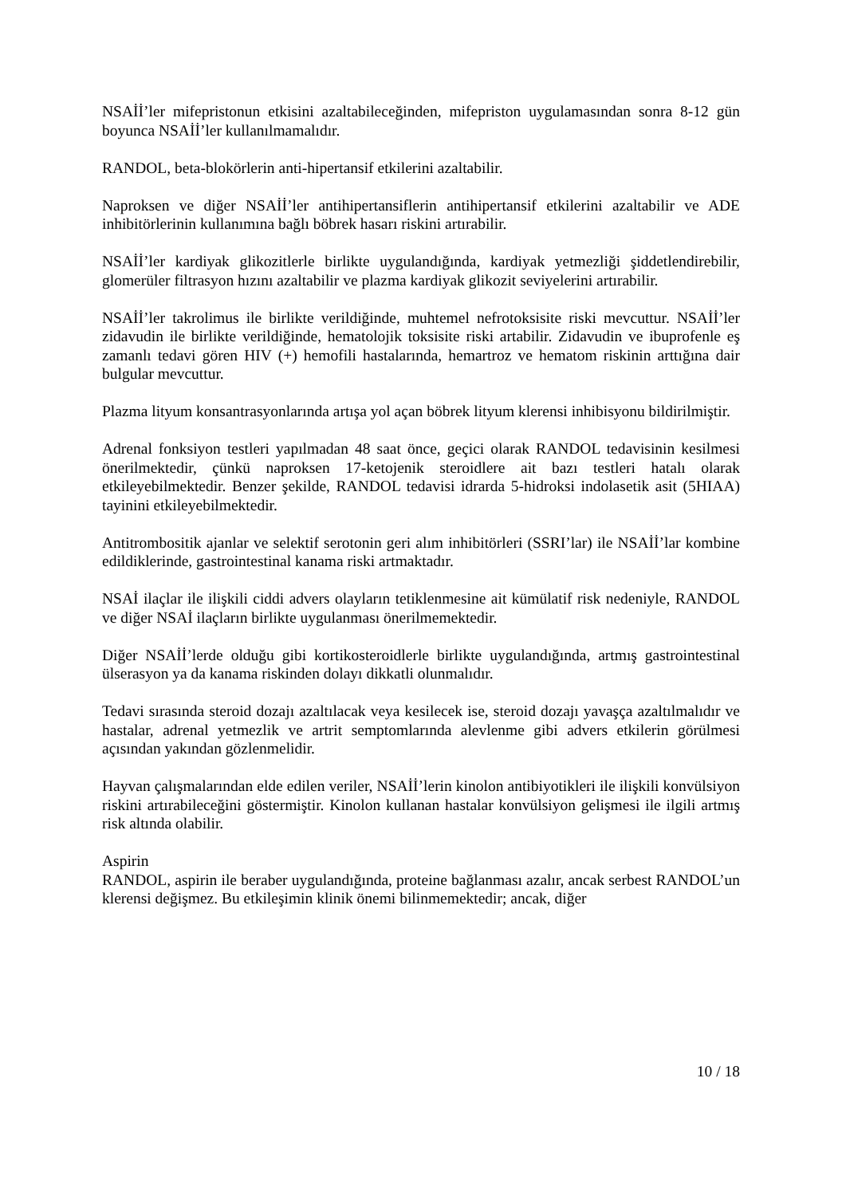NSAİİ’ler mifepristonun etkisini azaltabileceğinden, mifepriston uygulamasından sonra 8-12 gün boyunca NSAİİ’ler kullanılmamalıdır.
RANDOL, beta-blokörlerin anti-hipertansif etkilerini azaltabilir.
Naproksen ve diğer NSAİİ’ler antihipertansiflerin antihipertansif etkilerini azaltabilir ve ADE inhibitörlerinin kullanımına bağlı böbrek hasarı riskini artırabilir.
NSAİİ’ler kardiyak glikozitlerle birlikte uygulandığında, kardiyak yetmezliği şiddetlendirebilir, glomerüler filtrasyon hızını azaltabilir ve plazma kardiyak glikozit seviyelerini artırabilir.
NSAİİ’ler takrolimus ile birlikte verildiğinde, muhtemel nefrotoksisite riski mevcuttur. NSAİİ’ler zidavudin ile birlikte verildiğinde, hematolojik toksisite riski artabilir. Zidavudin ve ibuprofenle eş zamanlı tedavi gören HIV (+) hemofili hastalarında, hemartroz ve hematom riskinin arttığına dair bulgular mevcuttur.
Plazma lityum konsantrasyonlarında artışa yol açan böbrek lityum klerensi inhibisyonu bildirilmiştir.
Adrenal fonksiyon testleri yapılmadan 48 saat önce, geçici olarak RANDOL tedavisinin kesilmesi önerilmektedir, çünkü naproksen 17-ketojenik steroidlere ait bazı testleri hatalı olarak etkileyebilmektedir. Benzer şekilde, RANDOL tedavisi idrarda 5-hidroksi indolasetik asit (5HIAA) tayinini etkileyebilmektedir.
Antitrombositik ajanlar ve selektif serotonin geri alım inhibitörleri (SSRI’lar) ile NSAİİ’lar kombine edildiklerinde, gastrointestinal kanama riski artmaktadır.
NSAİ ilaçlar ile ilişkili ciddi advers olayların tetiklenmesine ait kümülatif risk nedeniyle, RANDOL ve diğer NSAİ ilaçların birlikte uygulanması önerilmemektedir.
Diğer NSAİİ’lerde olduğu gibi kortikosteroidlerle birlikte uygulandığında, artmış gastrointestinal ülserasyon ya da kanama riskinden dolayı dikkatli olunmalıdır.
Tedavi sırasında steroid dozajı azaltılacak veya kesilecek ise, steroid dozajı yavaşça azaltılmalıdır ve hastalar, adrenal yetmezlik ve artrit semptomlarında alevlenme gibi advers etkilerin görülmesi açısından yakından gözlenmelidir.
Hayvan çalışmalarından elde edilen veriler, NSAİİ’lerin kinolon antibiyotikleri ile ilişkili konvülsiyon riskini artırabileceğini göstermiştir. Kinolon kullanan hastalar konvülsiyon gelişmesi ile ilgili artmış risk altında olabilir.
Aspirin
RANDOL, aspirin ile beraber uygulandığında, proteine bağlanması azalır, ancak serbest RANDOL’un klerensi değişmez. Bu etkileşimin klinik önemi bilinmemektedir; ancak, diğer
10 / 18